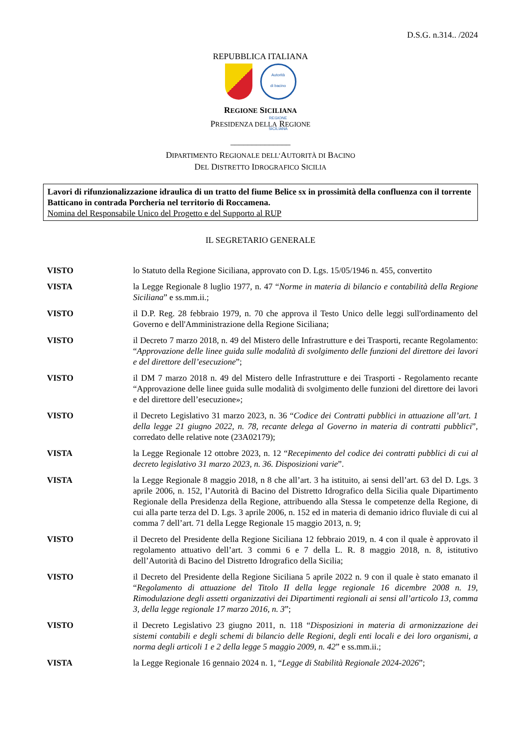D.S.G. n.314.. /2024
REPUBBLICA ITALIANA
Autorità
di bacino
REGIONE SICILIANA
REGIONE SICILIANA
PRESIDENZA DELLA REGIONE
______________
DIPARTIMENTO REGIONALE DELL’AUTORITÀ DI BACINO
DEL DISTRETTO IDROGRAFICO SICILIA
Lavori di rifunzionalizzazione idraulica di un tratto del fiume Belice sx in prossimità della confluenza con il torrente Batticano in contrada Porcheria nel territorio di Roccamena.
Nomina del Responsabile Unico del Progetto e del Supporto al RUP
IL SEGRETARIO GENERALE
VISTO lo Statuto della Regione Siciliana, approvato con D. Lgs. 15/05/1946 n. 455, convertito
VISTA la Legge Regionale 8 luglio 1977, n. 47 “Norme in materia di bilancio e contabilità della Regione Siciliana” e ss.mm.ii.;
VISTO il D.P. Reg. 28 febbraio 1979, n. 70 che approva il Testo Unico delle leggi sull'ordinamento del Governo e dell'Amministrazione della Regione Siciliana;
VISTO il Decreto 7 marzo 2018, n. 49 del Mistero delle Infrastrutture e dei Trasporti, recante Regolamento: “Approvazione delle linee guida sulle modalità di svolgimento delle funzioni del direttore dei lavori e del direttore dell’esecuzione”;
VISTO il DM 7 marzo 2018 n. 49 del Mistero delle Infrastrutture e dei Trasporti - Regolamento recante “Approvazione delle linee guida sulle modalità di svolgimento delle funzioni del direttore dei lavori e del direttore dell’esecuzione»;
VISTO il Decreto Legislativo 31 marzo 2023, n. 36 “Codice dei Contratti pubblici in attuazione all’art. 1 della legge 21 giugno 2022, n. 78, recante delega al Governo in materia di contratti pubblici”, corredato delle relative note (23A02179);
VISTA la Legge Regionale 12 ottobre 2023, n. 12 “Recepimento del codice dei contratti pubblici di cui al decreto legislativo 31 marzo 2023, n. 36. Disposizioni varie”.
VISTA la Legge Regionale 8 maggio 2018, n 8 che all’art. 3 ha istituito, ai sensi dell’art. 63 del D. Lgs. 3 aprile 2006, n. 152, l’Autorità di Bacino del Distretto Idrografico della Sicilia quale Dipartimento Regionale della Presidenza della Regione, attribuendo alla Stessa le competenze della Regione, di cui alla parte terza del D. Lgs. 3 aprile 2006, n. 152 ed in materia di demanio idrico fluviale di cui al comma 7 dell’art. 71 della Legge Regionale 15 maggio 2013, n. 9;
VISTO il Decreto del Presidente della Regione Siciliana 12 febbraio 2019, n. 4 con il quale è approvato il regolamento attuativo dell’art. 3 commi 6 e 7 della L. R. 8 maggio 2018, n. 8, istitutivo dell’Autorità di Bacino del Distretto Idrografico della Sicilia;
VISTO il Decreto del Presidente della Regione Siciliana 5 aprile 2022 n. 9 con il quale è stato emanato il “Regolamento di attuazione del Titolo II della legge regionale 16 dicembre 2008 n. 19, Rimodulazione degli assetti organizzativi dei Dipartimenti regionali ai sensi all’articolo 13, comma 3, della legge regionale 17 marzo 2016, n. 3”;
VISTO il Decreto Legislativo 23 giugno 2011, n. 118 “Disposizioni in materia di armonizzazione dei sistemi contabili e degli schemi di bilancio delle Regioni, degli enti locali e dei loro organismi, a norma degli articoli 1 e 2 della legge 5 maggio 2009, n. 42” e ss.mm.ii.;
VISTA la Legge Regionale 16 gennaio 2024 n. 1, “Legge di Stabilità Regionale 2024-2026”;